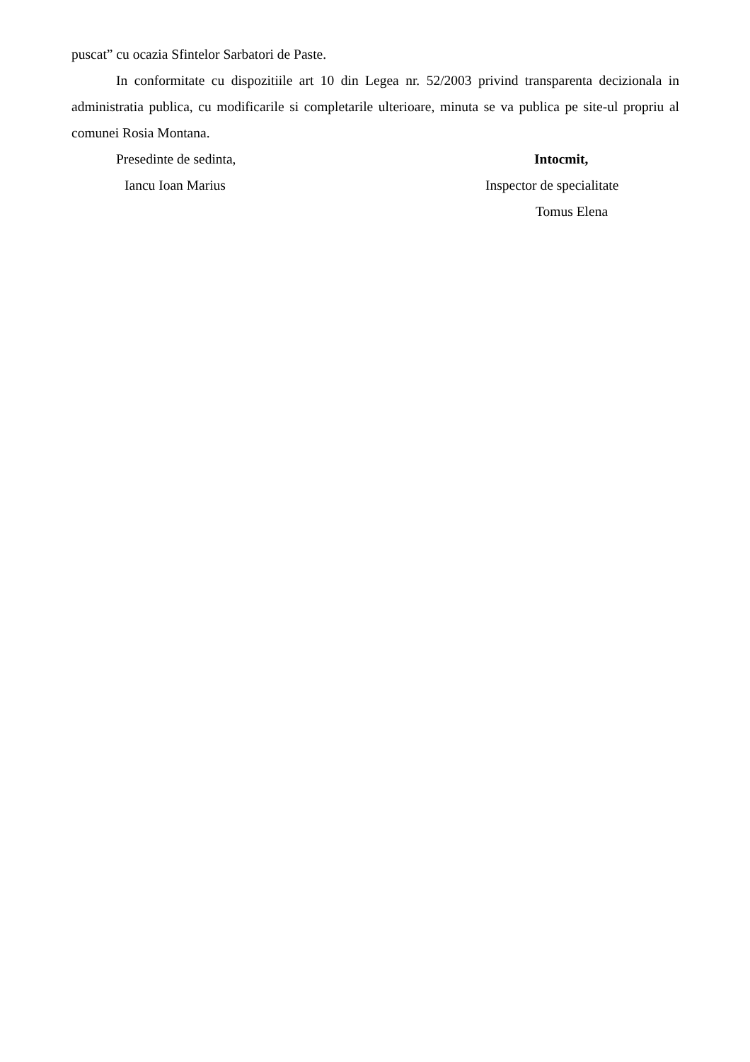puscat” cu ocazia Sfintelor Sarbatori de Paste.
In conformitate cu dispozitiile art 10 din Legea nr. 52/2003 privind transparenta decizionala in administratia publica, cu modificarile si completarile ulterioare, minuta se va publica pe site-ul propriu al comunei Rosia Montana.
Presedinte de sedinta, Intocmit,
Iancu Ioan Marius Inspector de specialitate
Tomus Elena